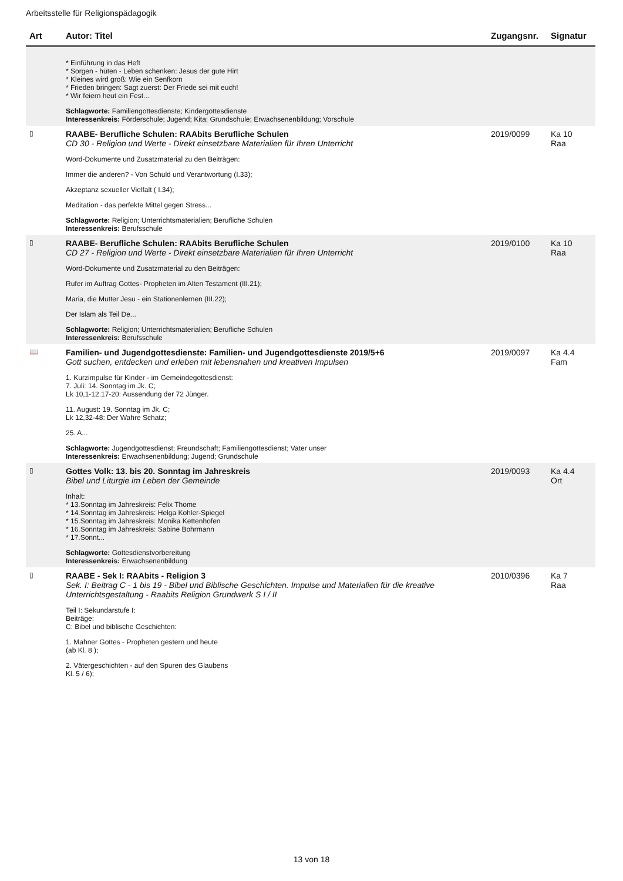Arbeitsstelle für Religionspädagogik
| Art | Autor: Titel | Zugangsnr. | Signatur |
| --- | --- | --- | --- |
| | * Einführung in das Heft * Sorgen - hüten - Leben schenken: Jesus der gute Hirt * Kleines wird groß: Wie ein Senfkorn * Frieden bringen: Sagt zuerst: Der Friede sei mit euch! * Wir feiern heut ein Fest... Schlagworte: Familiengottesdienste; Kindergottesdienste Interessenkreis: Förderschule; Jugend; Kita; Grundschule; Erwachsenenbildung; Vorschule | | |
| ▯ | RAABE- Berufliche Schulen: RAAbits Berufliche Schulen CD 30 - Religion und Werte - Direkt einsetzbare Materialien für Ihren Unterricht Word-Dokumente und Zusatzmaterial zu den Beiträgen: Immer die anderen? - Von Schuld und Verantwortung (I.33); Akzeptanz sexueller Vielfalt ( I.34); Meditation - das perfekte Mittel gegen Stress... Schlagworte: Religion; Unterrichtsmaterialien; Berufliche Schulen Interessenkreis: Berufsschule | 2019/0099 | Ka 10 Raa |
| ▯ | RAABE- Berufliche Schulen: RAAbits Berufliche Schulen CD 27 - Religion und Werte - Direkt einsetzbare Materialien für Ihren Unterricht Word-Dokumente und Zusatzmaterial zu den Beiträgen: Rufer im Auftrag Gottes- Propheten im Alten Testament (III.21); Maria, die Mutter Jesu - ein Stationenlernen (III.22); Der Islam als Teil De... Schlagworte: Religion; Unterrichtsmaterialien; Berufliche Schulen Interessenkreis: Berufsschule | 2019/0100 | Ka 10 Raa |
| 📖 | Familien- und Jugendgottesdienste: Familien- und Jugendgottesdienste 2019/5+6 Gott suchen, entdecken und erleben mit lebensnahen und kreativen Impulsen 1. Kurzimpulse für Kinder - im Gemeindegottesdienst: 7. Juli: 14. Sonntag im Jk. C; Lk 10,1-12.17-20: Aussendung der 72 Jünger. 11. August: 19. Sonntag im Jk. C; Lk 12,32-48: Der Wahre Schatz; 25. A... Schlagworte: Jugendgottesdienst; Freundschaft; Familiengottesdienst; Vater unser Interessenkreis: Erwachsenenbildung; Jugend; Grundschule | 2019/0097 | Ka 4.4 Fam |
| ▯ | Gottes Volk: 13. bis 20. Sonntag im Jahreskreis Bibel und Liturgie im Leben der Gemeinde Inhalt: * 13.Sonntag im Jahreskreis: Felix Thome * 14.Sonntag im Jahreskreis: Helga Kohler-Spiegel * 15.Sonntag im Jahreskreis: Monika Kettenhofen * 16.Sonntag im Jahreskreis: Sabine Bohrmann * 17.Sonnt... Schlagworte: Gottesdienstvorbereitung Interessenkreis: Erwachsenenbildung | 2019/0093 | Ka 4.4 Ort |
| ▯ | RAABE - Sek I: RAAbits - Religion 3 Sek. I: Beitrag C - 1 bis 19 - Bibel und Biblische Geschichten. Impulse und Materialien für die kreative Unterrichtsgestaltung - Raabits Religion Grundwerk S I / II Teil I: Sekundarstufe I: Beiträge: C: Bibel und biblische Geschichten: 1. Mahner Gottes - Propheten gestern und heute (ab Kl. 8 ); 2. Vätergeschichten - auf den Spuren des Glaubens Kl. 5 / 6); | 2010/0396 | Ka 7 Raa |
13 von 18